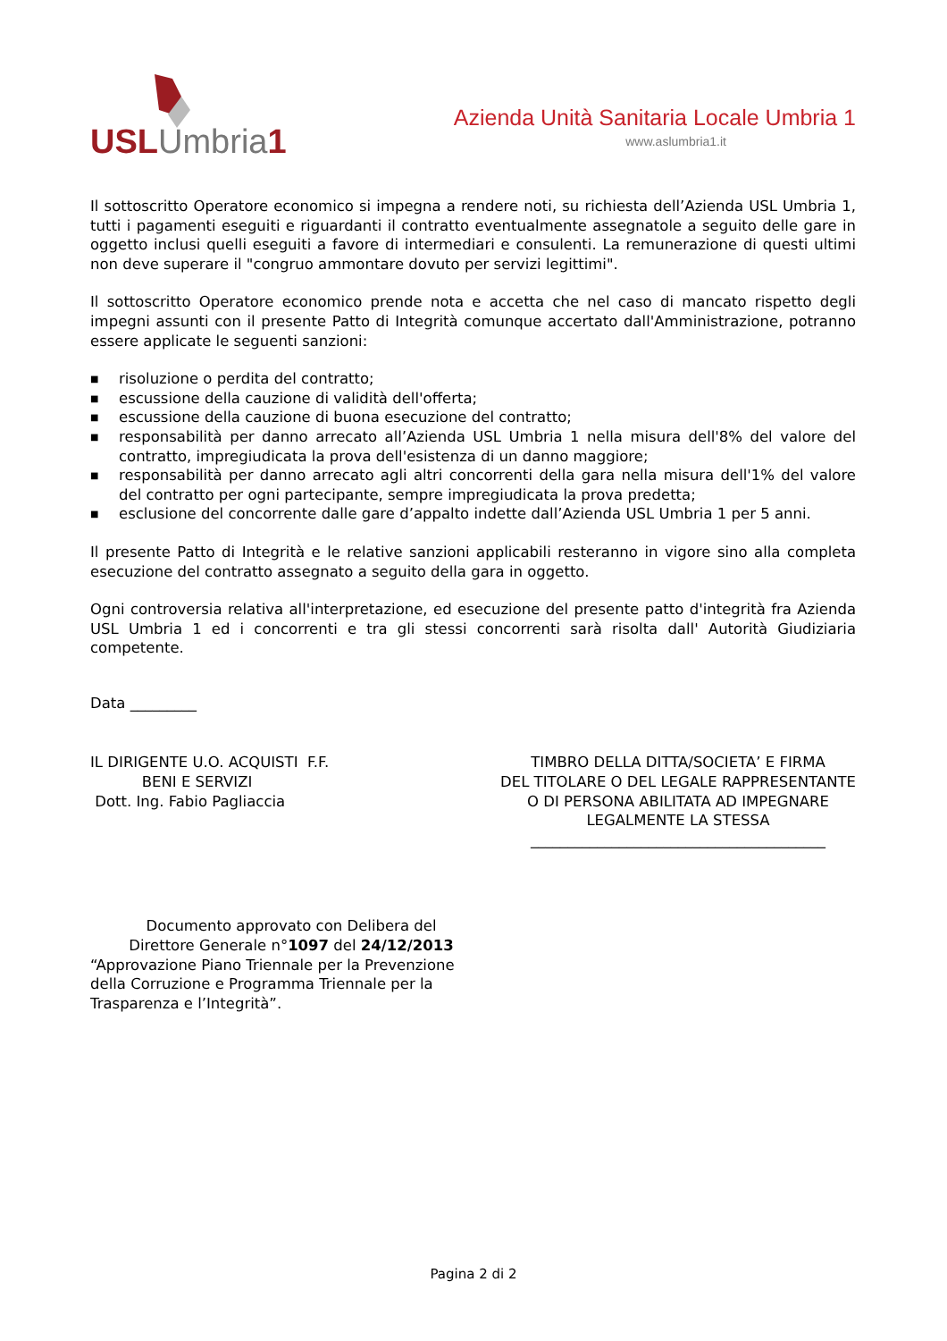USL Umbria 1
Azienda Unità Sanitaria Locale Umbria 1
www.aslumbria1.it
Il sottoscritto Operatore economico si impegna a rendere noti, su richiesta dell’Azienda USL Umbria 1, tutti i pagamenti eseguiti e riguardanti il contratto eventualmente assegnatole a seguito delle gare in oggetto inclusi quelli eseguiti a favore di intermediari e consulenti. La remunerazione di questi ultimi non deve superare il "congruo ammontare dovuto per servizi legittimi".
Il sottoscritto Operatore economico prende nota e accetta che nel caso di mancato rispetto degli impegni assunti con il presente Patto di Integrità comunque accertato dall'Amministrazione, potranno essere applicate le seguenti sanzioni:
■ risoluzione o perdita del contratto;
■ escussione della cauzione di validità dell'offerta;
■ escussione della cauzione di buona esecuzione del contratto;
■ responsabilità per danno arrecato all’Azienda USL Umbria 1 nella misura dell'8% del valore del contratto, impregiudicata la prova dell'esistenza di un danno maggiore;
■ responsabilità per danno arrecato agli altri concorrenti della gara nella misura dell'1% del valore del contratto per ogni partecipante, sempre impregiudicata la prova predetta;
■ esclusione del concorrente dalle gare d’appalto indette dall’Azienda USL Umbria 1 per 5 anni.
Il presente Patto di Integrità e le relative sanzioni applicabili resteranno in vigore sino alla completa esecuzione del contratto assegnato a seguito della gara in oggetto.
Ogni controversia relativa all'interpretazione, ed esecuzione del presente patto d'integrità fra Azienda USL Umbria 1 ed i concorrenti e tra gli stessi concorrenti sarà risolta dall' Autorità Giudiziaria competente.
Data _________
IL DIRIGENTE U.O. ACQUISTI F.F.
BENI E SERVIZI
Dott. Ing. Fabio Pagliaccia
TIMBRO DELLA DITTA/SOCIETA’ E FIRMA
DEL TITOLARE O DEL LEGALE RAPPRESENTANTE
O DI PERSONA ABILITATA AD IMPEGNARE
LEGALMENTE LA STESSA
________________________________________
Documento approvato con Delibera del
Direttore Generale n°1097 del 24/12/2013
“Approvazione Piano Triennale per la Prevenzione della Corruzione e Programma Triennale per la Trasparenza e l’Integrità”.
Pagina 2 di 2